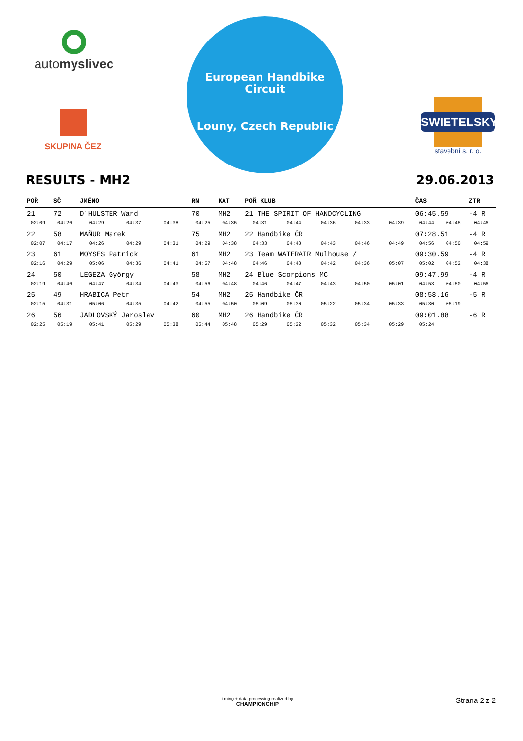automyslivec
SKUPINA ČEZ
European Handbike Circuit
Louny, Czech Republic
SWIETELSKY
stavební s. r. o.
RESULTS - MH2 29.06.2013
| POŘ | SČ | JMÉNO | | | RN | KAT | POŘ KLUB | | | | | ČAS | | ZTR |
| --- | --- | --- | --- | --- | --- | --- | --- | --- | --- | --- | --- | --- | --- | --- |
| 21 | 72 | D´HULSTER Ward | | | 70 | MH2 | 21 THE SPIRIT OF HANDCYCLING | | | | | 06:45.59 | | -4 R |
| 02:09 | 04:26 | 04:29 | 04:37 | 04:38 | 04:25 | 04:35 | 04:31 | 04:44 | 04:36 | 04:33 | 04:39 | 04:44 | 04:45 | 04:46 |
| 22 | 58 | MAŇUR Marek | | | 75 | MH2 | 22 Handbike ČR | | | | | 07:28.51 | | -4 R |
| 02:07 | 04:17 | 04:26 | 04:29 | 04:31 | 04:29 | 04:38 | 04:33 | 04:48 | 04:43 | 04:46 | 04:49 | 04:56 | 04:50 | 04:59 |
| 23 | 61 | MOYSES Patrick | | | 61 | MH2 | 23 Team WATERAIR Mulhouse / | | | | | 09:30.59 | | -4 R |
| 02:16 | 04:29 | 05:06 | 04:36 | 04:41 | 04:57 | 04:48 | 04:46 | 04:48 | 04:42 | 04:36 | 05:07 | 05:02 | 04:52 | 04:38 |
| 24 | 50 | LEGEZA György | | | 58 | MH2 | 24 Blue Scorpions MC | | | | | 09:47.99 | | -4 R |
| 02:19 | 04:46 | 04:47 | 04:34 | 04:43 | 04:56 | 04:48 | 04:46 | 04:47 | 04:43 | 04:50 | 05:01 | 04:53 | 04:50 | 04:56 |
| 25 | 49 | HRABICA Petr | | | 54 | MH2 | 25 Handbike ČR | | | | | 08:58.16 | | -5 R |
| 02:15 | 04:31 | 05:06 | 04:35 | 04:42 | 04:55 | 04:50 | 05:09 | 05:30 | 05:22 | 05:34 | 05:33 | 05:30 | 05:19 | |
| 26 | 56 | JADLOVSKÝ Jaroslav | | | 60 | MH2 | 26 Handbike ČR | | | | | 09:01.88 | | -6 R |
| 02:25 | 05:19 | 05:41 | 05:29 | 05:38 | 05:44 | 05:48 | 05:29 | 05:22 | 05:32 | 05:34 | 05:29 | 05:24 | | |
timing + data processing realized by
CHAMPIONCHIP
Strana 2 z 2